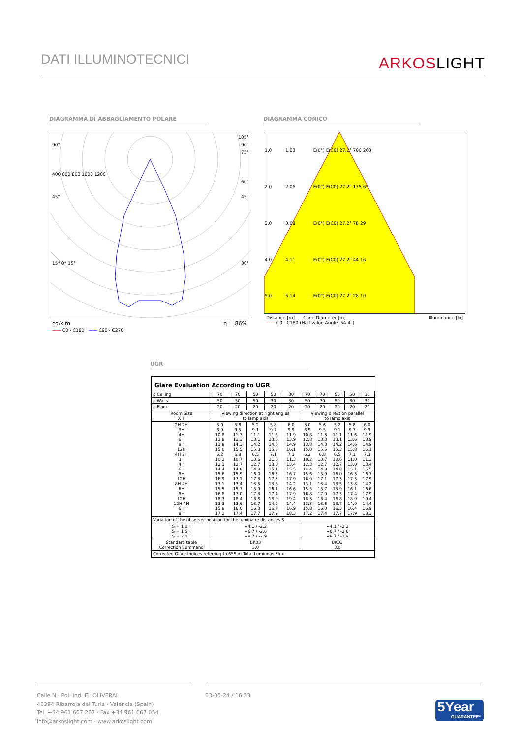DATI ILLUMINOTECNICI
ARKOSLIGHT
DIAGRAMMA DI ABBAGLIAMENTO POLARE DIAGRAMMA CONICO
105°
90° 90°
75°
400 600 800 1000 1200
60°
45° 45°
15° 0° 15° 30°
cd/klm η = 86%
—— C0 - C180 —— C90 - C270
| 1.0 | 1.03 | E(0°) E(C0) 27.2° 700 260 |
| 2.0 | 2.06 | E(0°) E(C0) 27.2° 175 65 |
| 3.0 | 3.08 | E(0°) E(C0) 27.2° 78 29 |
| 4.0 | 4.11 | E(0°) E(C0) 27.2° 44 16 |
| 5.0 | 5.14 | E(0°) E(C0) 27.2° 28 10 |
Distance [m] Cone Diameter [m] Illuminance [lx]
—— C0 - C180 (Half-value Angle: 54.4°)
UGR
Glare Evaluation According to UGR
| ρ Ceiling | 70 | 70 | 50 | 50 | 30 | 70 | 70 | 50 | 50 | 30 |
| ρ Walls | 50 | 30 | 50 | 30 | 30 | 50 | 30 | 50 | 30 | 30 |
| ρ Floor | 20 | 20 | 20 | 20 | 20 | 20 | 20 | 20 | 20 | 20 |
| Room Size X Y | Viewing direction at right angles to lamp axis | | | | | Viewing direction parallel to lamp axis | | | | |
| 2H 2H 3H 4H 6H 8H 12H 4H 2H 3H 4H 6H 8H 12H 8H 4H 6H 8H 12H 12H 4H 6H 8H | 5.0 8.9 10.8 12.8 13.8 15.0 6.2 10.2 12.3 14.4 15.6 16.9 13.1 15.5 16.8 18.3 13.3 15.8 17.2 | 5.6 9.5 11.3 13.3 14.3 15.5 6.8 10.7 12.7 14.8 15.9 17.1 13.4 15.7 17.0 18.4 13.6 16.0 17.4 | 5.2 9.1 11.1 13.1 14.2 15.3 6.5 10.6 12.7 14.8 16.0 17.3 13.5 15.9 17.3 18.8 13.7 16.3 17.7 | 5.8 9.7 11.6 13.6 14.6 15.8 7.1 11.0 13.0 15.1 16.3 17.5 13.8 16.1 17.4 18.9 14.0 16.4 17.9 | 6.0 9.9 11.9 13.9 14.9 16.1 7.3 11.3 13.4 15.5 16.7 17.9 14.2 16.6 17.9 19.4 14.4 16.9 18.3 | 5.0 8.9 10.8 12.8 13.8 15.0 6.2 10.2 12.3 14.4 15.6 16.9 13.1 15.5 16.8 18.3 13.3 15.8 17.2 | 5.6 9.5 11.3 13.3 14.3 15.5 6.8 10.7 12.7 14.8 15.9 17.1 13.4 15.7 17.0 18.4 13.6 16.0 17.4 | 5.2 9.1 11.1 13.1 14.2 15.3 6.5 10.6 12.7 14.8 16.0 17.3 13.5 15.9 17.3 18.8 13.7 16.3 17.7 | 5.8 9.7 11.6 13.6 14.6 15.8 7.1 11.0 13.0 15.1 16.3 17.5 13.8 16.1 17.4 18.9 14.0 16.4 17.9 | 6.0 9.9 11.9 13.9 14.9 16.1 7.3 11.3 13.4 15.5 16.7 17.9 14.2 16.6 17.9 19.4 14.4 16.9 18.3 |
| Variation of the observer position for the luminaire distances S | | | | | | | | | | |
| S = 1.0H S = 1.5H S = 2.0H | +4.1 / -2.2 +6.7 / -2.6 +8.7 / -2.9 | | | | | +4.1 / -2.2 +6.7 / -2.6 +8.7 / -2.9 | | | | |
| Standard table Correction Summand | BK03 3.0 | | | | | BK03 3.0 | | | | |
| Corrected Glare Indices referring to 655lm Total Luminous Flux | | | | | | | | | | |
Calle N · Pol. Ind. EL OLIVERAL
46394 Ribarroja del Turia · Valencia (Spain)
Tel. +34 961 667 207 · Fax +34 961 667 054
info@arkoslight.com · www.arkoslight.com
03-05-24 / 16:23
5Year
GUARANTEE*